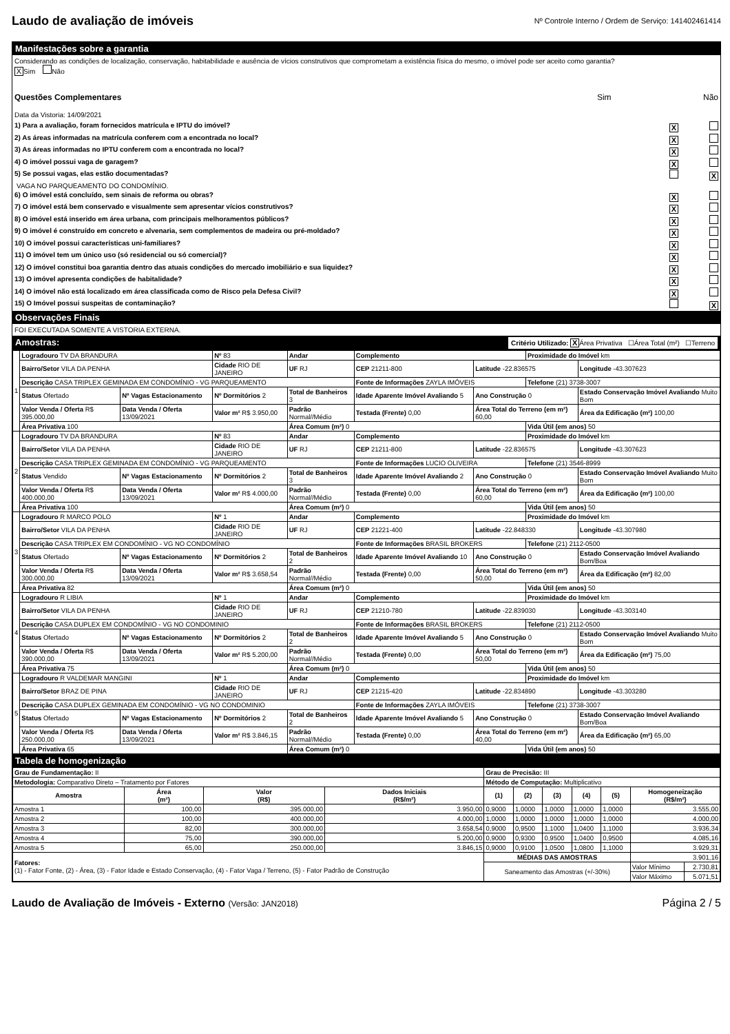Laudo de avaliação de imóveis
Nº Controle Interno / Ordem de Serviço: 141402461414
Manifestações sobre a garantia
Considerando as condições de localização, conservação, habitabilidade e ausência de vícios construtivos que comprometam a existência física do mesmo, o imóvel pode ser aceito como garantia?
X Sim Não
Questões Complementares Sim Não
Data da Vistoria: 14/09/2021
1) Para a avaliação, foram fornecidos matrícula e IPTU do imóvel? X
2) As áreas informadas na matrícula conferem com a encontrada no local? X
3) As áreas informadas no IPTU conferem com a encontrada no local? X
4) O imóvel possui vaga de garagem? X
5) Se possui vagas, elas estão documentadas? X
VAGA NO PARQUEAMENTO DO CONDOMÍNIO.
6) O imóvel está concluído, sem sinais de reforma ou obras? X
7) O imóvel está bem conservado e visualmente sem apresentar vícios construtivos? X
8) O imóvel está inserido em área urbana, com principais melhoramentos públicos? X
9) O imóvel é construído em concreto e alvenaria, sem complementos de madeira ou pré-moldado? X
10) O imóvel possui características uni-familiares? X
11) O imóvel tem um único uso (só residencial ou só comercial)? X
12) O imóvel constitui boa garantia dentro das atuais condições do mercado imobiliário e sua liquidez? X
13) O imóvel apresenta condições de habitalidade? X
14) O imóvel não está localizado em área classificada como de Risco pela Defesa Civil? X
15) O Imóvel possui suspeitas de contaminação? X
Observações Finais
FOI EXECUTADA SOMENTE A VISTORIA EXTERNA.
Amostras: Critério Utilizado: X Área Privativa ☐Área Total (m²) ☐Terreno
| 1 | Logradouro TV DA BRANDURA | | Nº 83 | Andar | Complemento | | Proximidade do Imóvel km | |
| | Bairro/Setor VILA DA PENHA | | Cidade RIO DE JANEIRO | UF RJ | CEP 21211-800 | Latitude -22.836575 | | Longitude -43.307623 |
| | Descrição CASA TRIPLEX GEMINADA EM CONDOMÍNIO - VG PARQUEAMENTO | | | | Fonte de Informações ZAYLA IMÓVEIS | | Telefone (21) 3738-3007 | |
| | Status Ofertado | Nº Vagas Estacionamento | Nº Dormitórios 2 | Total de Banheiros 3 | Idade Aparente Imóvel Avaliando 5 | Ano Construção 0 | | Estado Conservação Imóvel Avaliando Muito Bom |
| | Valor Venda / Oferta R$ 395.000,00 | Data Venda / Oferta 13/09/2021 | Valor m² R$ 3.950,00 | Padrão Normal//Médio | Testada (Frente) 0,00 | Área Total do Terreno (em m²) 60,00 | | Área da Edificação (m²) 100,00 |
| | Área Privativa 100 | | | Área Comum (m²) 0 | | | Vida Útil (em anos) 50 | |
| 2 | Logradouro TV DA BRANDURA | | Nº 83 | Andar | Complemento | | Proximidade do Imóvel km | |
| | Bairro/Setor VILA DA PENHA | | Cidade RIO DE JANEIRO | UF RJ | CEP 21211-800 | Latitude -22.836575 | | Longitude -43.307623 |
| | Descrição CASA TRIPLEX GEMINADA EM CONDOMÍNIO - VG PARQUEAMENTO | | | | Fonte de Informações LUCIO OLIVEIRA | | Telefone (21) 3546-8999 | |
| | Status Vendido | Nº Vagas Estacionamento | Nº Dormitórios 2 | Total de Banheiros 3 | Idade Aparente Imóvel Avaliando 2 | Ano Construção 0 | | Estado Conservação Imóvel Avaliando Muito Bom |
| | Valor Venda / Oferta R$ 400.000,00 | Data Venda / Oferta 13/09/2021 | Valor m² R$ 4.000,00 | Padrão Normal//Médio | Testada (Frente) 0,00 | Área Total do Terreno (em m²) 60,00 | | Área da Edificação (m²) 100,00 |
| | Área Privativa 100 | | | Área Comum (m²) 0 | | | Vida Útil (em anos) 50 | |
| 3 | Logradouro R MARCO POLO | | Nº 1 | Andar | Complemento | | Proximidade do Imóvel km | |
| | Bairro/Setor VILA DA PENHA | | Cidade RIO DE JANEIRO | UF RJ | CEP 21221-400 | Latitude -22.848330 | | Longitude -43.307980 |
| | Descrição CASA TRIPLEX EM CONDOMÍNIO - VG NO CONDOMÍNIO | | | | Fonte de Informações BRASIL BROKERS | | Telefone (21) 2112-0500 | |
| | Status Ofertado | Nº Vagas Estacionamento | Nº Dormitórios 2 | Total de Banheiros 2 | Idade Aparente Imóvel Avaliando 10 | Ano Construção 0 | | Estado Conservação Imóvel Avaliando Bom/Boa |
| | Valor Venda / Oferta R$ 300.000,00 | Data Venda / Oferta 13/09/2021 | Valor m² R$ 3.658,54 | Padrão Normal//Médio | Testada (Frente) 0,00 | Área Total do Terreno (em m²) 50,00 | | Área da Edificação (m²) 82,00 |
| | Área Privativa 82 | | | Área Comum (m²) 0 | | | Vida Útil (em anos) 50 | |
| 4 | Logradouro R LIBIA | | Nº 1 | Andar | Complemento | | Proximidade do Imóvel km | |
| | Bairro/Setor VILA DA PENHA | | Cidade RIO DE JANEIRO | UF RJ | CEP 21210-780 | Latitude -22.839030 | | Longitude -43.303140 |
| | Descrição CASA DUPLEX EM CONDOMÍNIO - VG NO CONDOMINIO | | | | Fonte de Informações BRASIL BROKERS | | Telefone (21) 2112-0500 | |
| | Status Ofertado | Nº Vagas Estacionamento | Nº Dormitórios 2 | Total de Banheiros 2 | Idade Aparente Imóvel Avaliando 5 | Ano Construção 0 | | Estado Conservação Imóvel Avaliando Muito Bom |
| | Valor Venda / Oferta R$ 390.000,00 | Data Venda / Oferta 13/09/2021 | Valor m² R$ 5.200,00 | Padrão Normal//Médio | Testada (Frente) 0,00 | Área Total do Terreno (em m²) 50,00 | | Área da Edificação (m²) 75,00 |
| | Área Privativa 75 | | | Área Comum (m²) 0 | | | Vida Útil (em anos) 50 | |
| 5 | Logradouro R VALDEMAR MANGINI | | Nº 1 | Andar | Complemento | | Proximidade do Imóvel km | |
| | Bairro/Setor BRAZ DE PINA | | Cidade RIO DE JANEIRO | UF RJ | CEP 21215-420 | Latitude -22.834890 | | Longitude -43.303280 |
| | Descrição CASA DUPLEX GEMINADA EM CONDOMÍNIO - VG NO CONDOMINIO | | | | Fonte de Informações ZAYLA IMÓVEIS | | Telefone (21) 3738-3007 | |
| | Status Ofertado | Nº Vagas Estacionamento | Nº Dormitórios 2 | Total de Banheiros 2 | Idade Aparente Imóvel Avaliando 5 | Ano Construção 0 | | Estado Conservação Imóvel Avaliando Bom/Boa |
| | Valor Venda / Oferta R$ 250.000,00 | Data Venda / Oferta 13/09/2021 | Valor m² R$ 3.846,15 | Padrão Normal//Médio | Testada (Frente) 0,00 | Área Total do Terreno (em m²) 40,00 | | Área da Edificação (m²) 65,00 |
| | Área Privativa 65 | | | Área Comum (m²) 0 | | | Vida Útil (em anos) 50 | |
Tabela de homogenização
| Grau de Fundamentação: II | | | | Grau de Precisão: III | | | | | | |
| Metodologia: Comparativo Direto – Tratamento por Fatores | | | | Método de Computação: Multiplicativo | | | | | | |
| Amostra | Área (m²) | Valor (R$) | Dados Iniciais (R$/m²) | (1) | (2) | (3) | (4) | (5) | Homogeneização (R$/m²) | |
| Amostra 1 | 100,00 | 395.000,00 | 3.950,00 | 0,9000 | 1,0000 | 1,0000 | 1,0000 | 1,0000 | 3.555,00 | |
| Amostra 2 | 100,00 | 400.000,00 | 4.000,00 | 1,0000 | 1,0000 | 1,0000 | 1,0000 | 1,0000 | 4.000,00 | |
| Amostra 3 | 82,00 | 300.000,00 | 3.658,54 | 0,9000 | 0,9500 | 1,1000 | 1,0400 | 1,1000 | 3.936,34 | |
| Amostra 4 | 75,00 | 390.000,00 | 5.200,00 | 0,9000 | 0,9300 | 0,9500 | 1,0400 | 0,9500 | 4.085,16 | |
| Amostra 5 | 65,00 | 250.000,00 | 3.846,15 | 0,9000 | 0,9100 | 1,0500 | 1,0800 | 1,1000 | 3.929,31 | |
| Fatores: (1) - Fator Fonte, (2) - Área, (3) - Fator Idade e Estado Conservação, (4) - Fator Vaga / Terreno, (5) - Fator Padrão de Construção | | | | MÉDIAS DAS AMOSTRAS | | | | | 3.901,16 | |
| | | | | Saneamento das Amostras (+/-30%) | | | | | Valor Mínimo | 2.730,81 |
| | | | | | | | | | Valor Máximo | 5.071,51 |
Laudo de Avaliação de Imóveis - Externo (Versão: JAN2018) Página 2 / 5